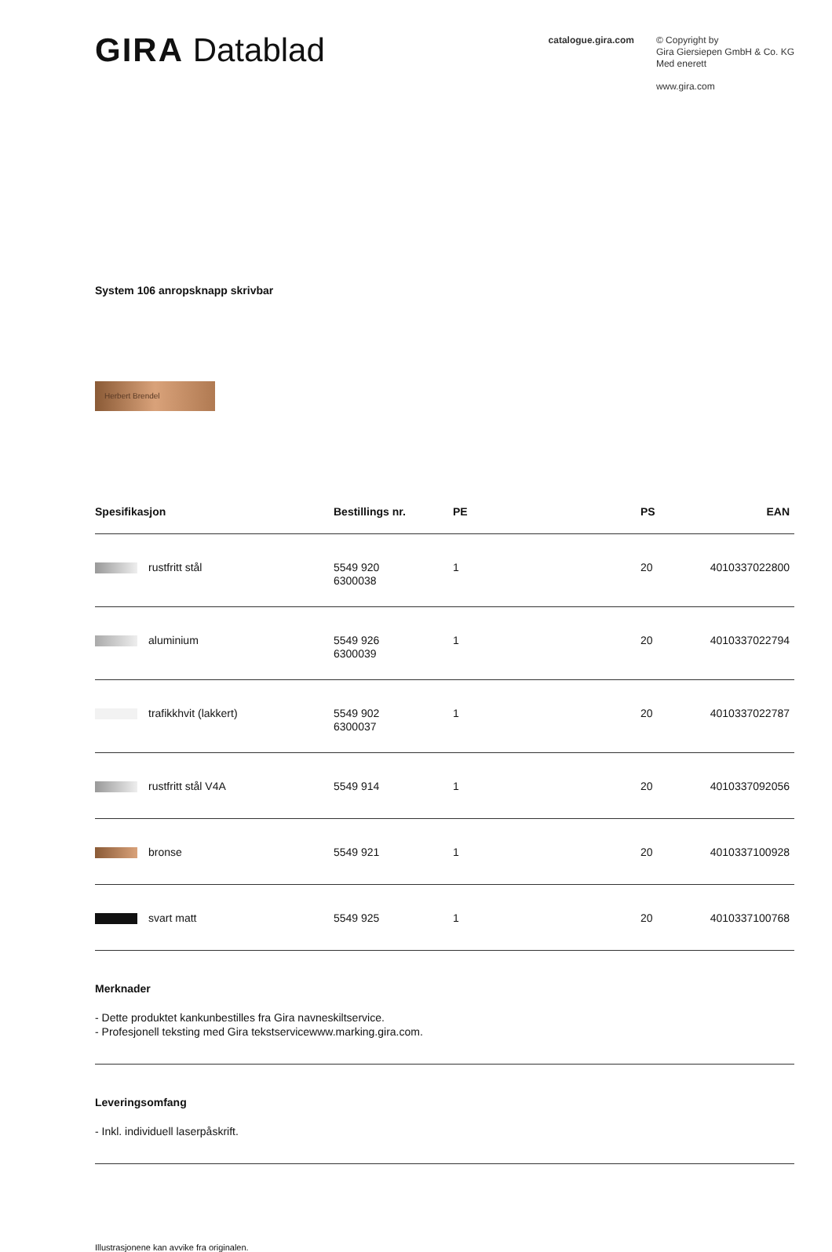GIRA Datablad
catalogue.gira.com
© Copyright by
Gira Giersiepen GmbH & Co. KG
Med enerett
www.gira.com
System 106 anropsknapp skrivbar
Herbert Brendel
| Spesifikasjon | Bestillings nr. | PE | PS | EAN |
| --- | --- | --- | --- | --- |
| rustfritt stål | 5549 920 6300038 | 1 | 20 | 4010337022800 |
| aluminium | 5549 926 6300039 | 1 | 20 | 4010337022794 |
| trafikkhvit (lakkert) | 5549 902 6300037 | 1 | 20 | 4010337022787 |
| rustfritt stål V4A | 5549 914 | 1 | 20 | 4010337092056 |
| bronse | 5549 921 | 1 | 20 | 4010337100928 |
| svart matt | 5549 925 | 1 | 20 | 4010337100768 |
Merknader
- Dette produktet kankunbestilles fra Gira navneskiltservice.
- Profesjonell teksting med Gira tekstservicewww.marking.gira.com.
Leveringsomfang
- Inkl. individuell laserpåskrift.
Illustrasjonene kan avvike fra originalen.